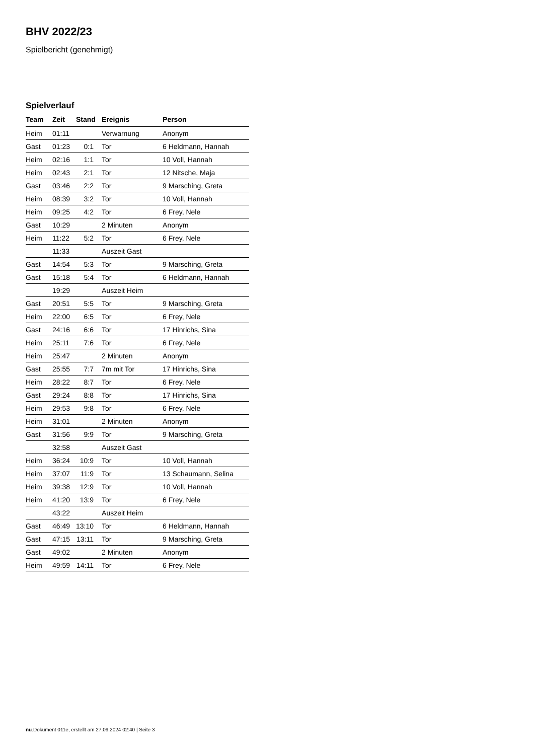BHV 2022/23
Spielbericht (genehmigt)
Spielverlauf
| Team | Zeit | Stand | Ereignis | Person |
| --- | --- | --- | --- | --- |
| Heim | 01:11 | | Verwarnung | Anonym |
| Gast | 01:23 | 0:1 | Tor | 6 Heldmann, Hannah |
| Heim | 02:16 | 1:1 | Tor | 10 Voll, Hannah |
| Heim | 02:43 | 2:1 | Tor | 12 Nitsche, Maja |
| Gast | 03:46 | 2:2 | Tor | 9 Marsching, Greta |
| Heim | 08:39 | 3:2 | Tor | 10 Voll, Hannah |
| Heim | 09:25 | 4:2 | Tor | 6 Frey, Nele |
| Gast | 10:29 | | 2 Minuten | Anonym |
| Heim | 11:22 | 5:2 | Tor | 6 Frey, Nele |
| | 11:33 | | Auszeit Gast | |
| Gast | 14:54 | 5:3 | Tor | 9 Marsching, Greta |
| Gast | 15:18 | 5:4 | Tor | 6 Heldmann, Hannah |
| | 19:29 | | Auszeit Heim | |
| Gast | 20:51 | 5:5 | Tor | 9 Marsching, Greta |
| Heim | 22:00 | 6:5 | Tor | 6 Frey, Nele |
| Gast | 24:16 | 6:6 | Tor | 17 Hinrichs, Sina |
| Heim | 25:11 | 7:6 | Tor | 6 Frey, Nele |
| Heim | 25:47 | | 2 Minuten | Anonym |
| Gast | 25:55 | 7:7 | 7m mit Tor | 17 Hinrichs, Sina |
| Heim | 28:22 | 8:7 | Tor | 6 Frey, Nele |
| Gast | 29:24 | 8:8 | Tor | 17 Hinrichs, Sina |
| Heim | 29:53 | 9:8 | Tor | 6 Frey, Nele |
| Heim | 31:01 | | 2 Minuten | Anonym |
| Gast | 31:56 | 9:9 | Tor | 9 Marsching, Greta |
| | 32:58 | | Auszeit Gast | |
| Heim | 36:24 | 10:9 | Tor | 10 Voll, Hannah |
| Heim | 37:07 | 11:9 | Tor | 13 Schaumann, Selina |
| Heim | 39:38 | 12:9 | Tor | 10 Voll, Hannah |
| Heim | 41:20 | 13:9 | Tor | 6 Frey, Nele |
| | 43:22 | | Auszeit Heim | |
| Gast | 46:49 | 13:10 | Tor | 6 Heldmann, Hannah |
| Gast | 47:15 | 13:11 | Tor | 9 Marsching, Greta |
| Gast | 49:02 | | 2 Minuten | Anonym |
| Heim | 49:59 | 14:11 | Tor | 6 Frey, Nele |
nu.Dokument 011e, erstellt am 27.09.2024 02:40 | Seite 3